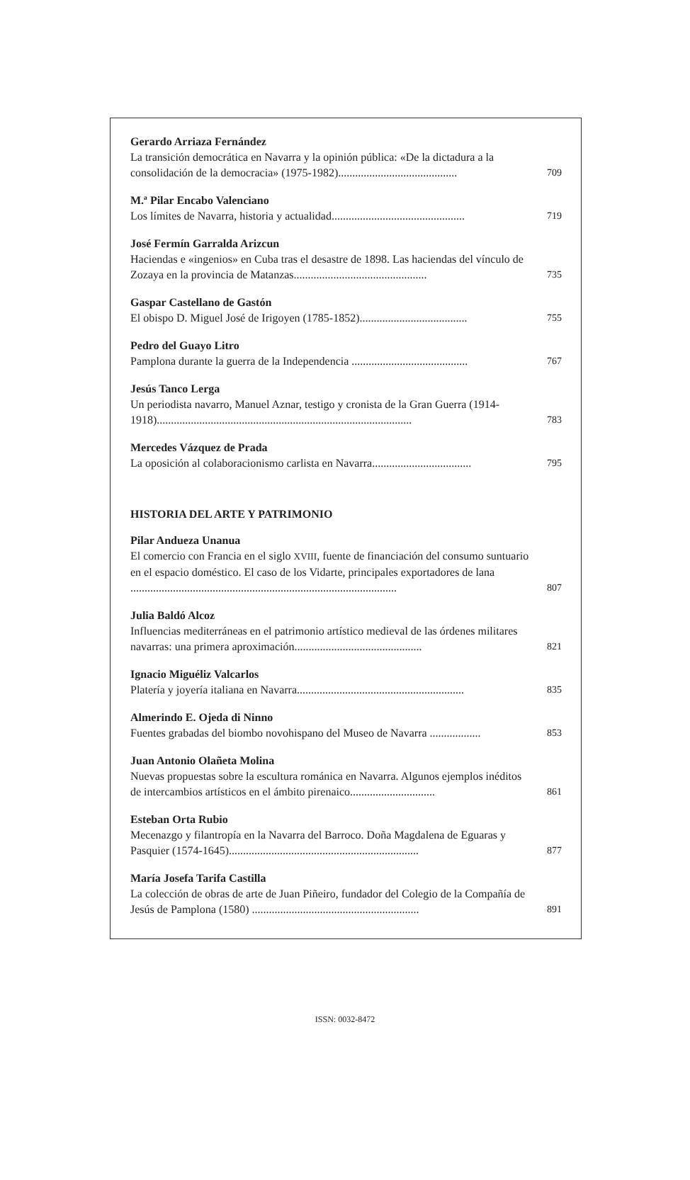Gerardo Arriaza Fernández
La transición democrática en Navarra y la opinión pública: «De la dictadura a la consolidación de la democracia» (1975-1982).......................................... 709
M.ª Pilar Encabo Valenciano
Los límites de Navarra, historia y actualidad............................................... 719
José Fermín Garralda Arizcun
Haciendas e «ingenios» en Cuba tras el desastre de 1898. Las haciendas del vínculo de Zozaya en la provincia de Matanzas............................................... 735
Gaspar Castellano de Gastón
El obispo D. Miguel José de Irigoyen (1785-1852)...................................... 755
Pedro del Guayo Litro
Pamplona durante la guerra de la Independencia ......................................... 767
Jesús Tanco Lerga
Un periodista navarro, Manuel Aznar, testigo y cronista de la Gran Guerra (1914-1918).......................................................................................... 783
Mercedes Vázquez de Prada
La oposición al colaboracionismo carlista en Navarra................................... 795
HISTORIA DEL ARTE Y PATRIMONIO
Pilar Andueza Unanua
El comercio con Francia en el siglo XVIII, fuente de financiación del consumo suntuario en el espacio doméstico. El caso de los Vidarte, principales exportadores de lana .............................................................................................. 807
Julia Baldó Alcoz
Influencias mediterráneas en el patrimonio artístico medieval de las órdenes militares navarras: una primera aproximación............................................. 821
Ignacio Miguéliz Valcarlos
Platería y joyería italiana en Navarra........................................................... 835
Almerindo E. Ojeda di Ninno
Fuentes grabadas del biombo novohispano del Museo de Navarra .................. 853
Juan Antonio Olañeta Molina
Nuevas propuestas sobre la escultura románica en Navarra. Algunos ejemplos inéditos de intercambios artísticos en el ámbito pirenaico.............................. 861
Esteban Orta Rubio
Mecenazgo y filantropía en la Navarra del Barroco. Doña Magdalena de Eguaras y Pasquier (1574-1645)................................................................... 877
María Josefa Tarifa Castilla
La colección de obras de arte de Juan Piñeiro, fundador del Colegio de la Compañía de Jesús de Pamplona (1580) ........................................................... 891
ISSN: 0032-8472